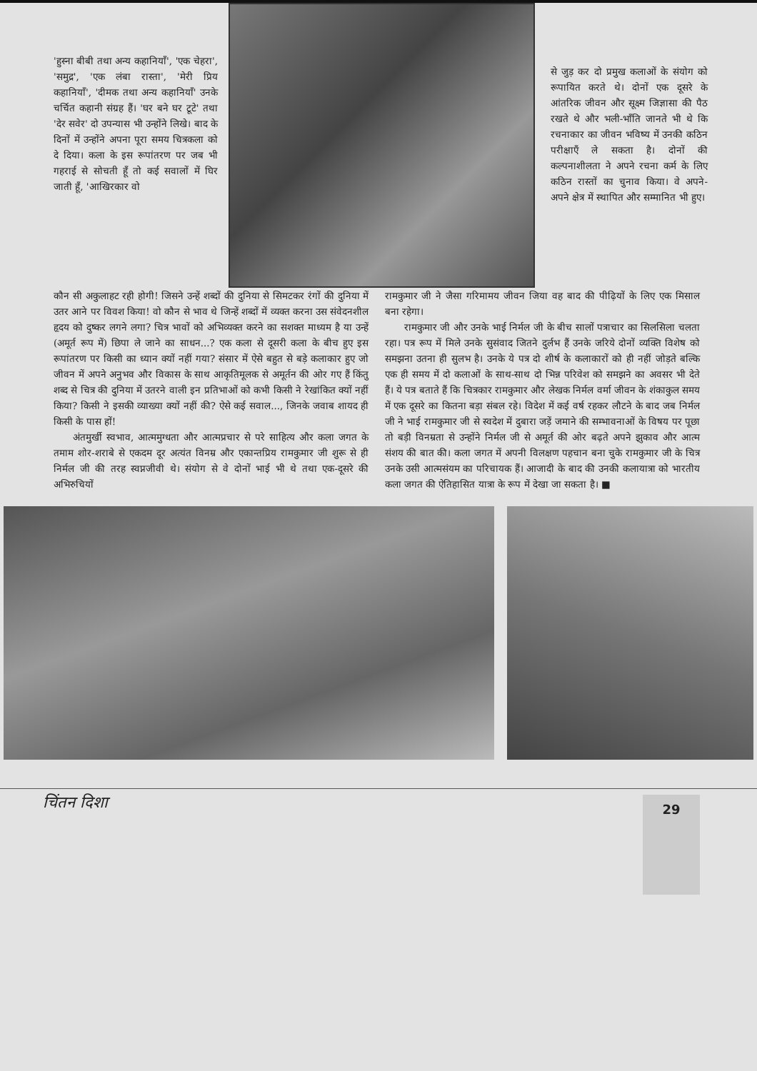'हुस्ना बीबी तथा अन्य कहानियाँ', 'एक चेहरा', 'समुद्र', 'एक लंबा रास्ता', 'मेरी प्रिय कहानियाँ', 'दीमक तथा अन्य कहानियाँ' उनके चर्चित कहानी संग्रह हैं। 'घर बने घर टूटे' तथा 'देर सवेर' दो उपन्यास भी उन्होंने लिखे। बाद के दिनों में उन्होंने अपना पूरा समय चित्रकला को दे दिया। कला के इस रूपांतरण पर जब भी गहराई से सोचती हूँ तो कई सवालों में घिर जाती हूँ, 'आखिरकार वो
से जुड़ कर दो प्रमुख कलाओं के संयोग को रूपायित करते थे। दोनों एक दूसरे के आंतरिक जीवन और सूक्ष्म जिज्ञासा की पैठ रखते थे और भली-भाँति जानते भी थे कि रचनाकार का जीवन भविष्य में उनकी कठिन परीक्षाएँ ले सकता है। दोनों की कल्पनाशीलता ने अपने रचना कर्म के लिए कठिन रास्तों का चुनाव किया। वे अपने-अपने क्षेत्र में स्थापित और सम्मानित भी हुए।
कौन सी अकुलाहट रही होगी! जिसने उन्हें शब्दों की दुनिया से सिमटकर रंगों की दुनिया में उतर आने पर विवश किया! वो कौन से भाव थे जिन्हें शब्दों में व्यक्त करना उस संवेदनशील हृदय को दुष्कर लगने लगा? चित्र भावों को अभिव्यक्त करने का सशक्त माध्यम है या उन्हें (अमूर्त रूप में) छिपा ले जाने का साधन...? एक कला से दूसरी कला के बीच हुए इस रूपांतरण पर किसी का ध्यान क्यों नहीं गया? संसार में ऐसे बहुत से बड़े कलाकार हुए जो जीवन में अपने अनुभव और विकास के साथ आकृतिमूलक से अमूर्तन की ओर गए हैं किंतु शब्द से चित्र की दुनिया में उतरने वाली इन प्रतिभाओं को कभी किसी ने रेखांकित क्यों नहीं किया? किसी ने इसकी व्याख्या क्यों नहीं की? ऐसे कई सवाल..., जिनके जवाब शायद ही किसी के पास हों!
अंतमुर्खी स्वभाव, आत्ममुग्धता और आत्मप्रचार से परे साहित्य और कला जगत के तमाम शोर-शराबे से एकदम दूर अत्यंत विनम्र और एकान्तप्रिय रामकुमार जी शुरू से ही निर्मल जी की तरह स्वप्नजीवी थे। संयोग से वे दोनों भाई भी थे तथा एक-दूसरे की अभिरुचियों
रामकुमार जी ने जैसा गरिमामय जीवन जिया वह बाद की पीढ़ियों के लिए एक मिसाल बना रहेगा।
रामकुमार जी और उनके भाई निर्मल जी के बीच सालों पत्राचार का सिलसिला चलता रहा। पत्र रूप में मिले उनके सुसंवाद जितने दुर्लभ हैं उनके जरिये दोनों व्यक्ति विशेष को समझना उतना ही सुलभ है। उनके ये पत्र दो शीर्ष के कलाकारों को ही नहीं जोड़ते बल्कि एक ही समय में दो कलाओं के साथ-साथ दो भिन्न परिवेश को समझने का अवसर भी देते हैं। ये पत्र बताते हैं कि चित्रकार रामकुमार और लेखक निर्मल वर्मा जीवन के शंकाकुल समय में एक दूसरे का कितना बड़ा संबल रहे। विदेश में कई वर्ष रहकर लौटने के बाद जब निर्मल जी ने भाई रामकुमार जी से स्वदेश में दुबारा जड़ें जमाने की सम्भावनाओं के विषय पर पूछा तो बड़ी विनम्रता से उन्होंने निर्मल जी से अमूर्त की ओर बढ़ते अपने झुकाव और आत्म संशय की बात की। कला जगत में अपनी विलक्षण पहचान बना चुके रामकुमार जी के चित्र उनके उसी आत्मसंयम का परिचायक हैं। आजादी के बाद की उनकी कलायात्रा को भारतीय कला जगत की ऐतिहासित यात्रा के रूप में देखा जा सकता है। ■
चिंतन दिशा
29